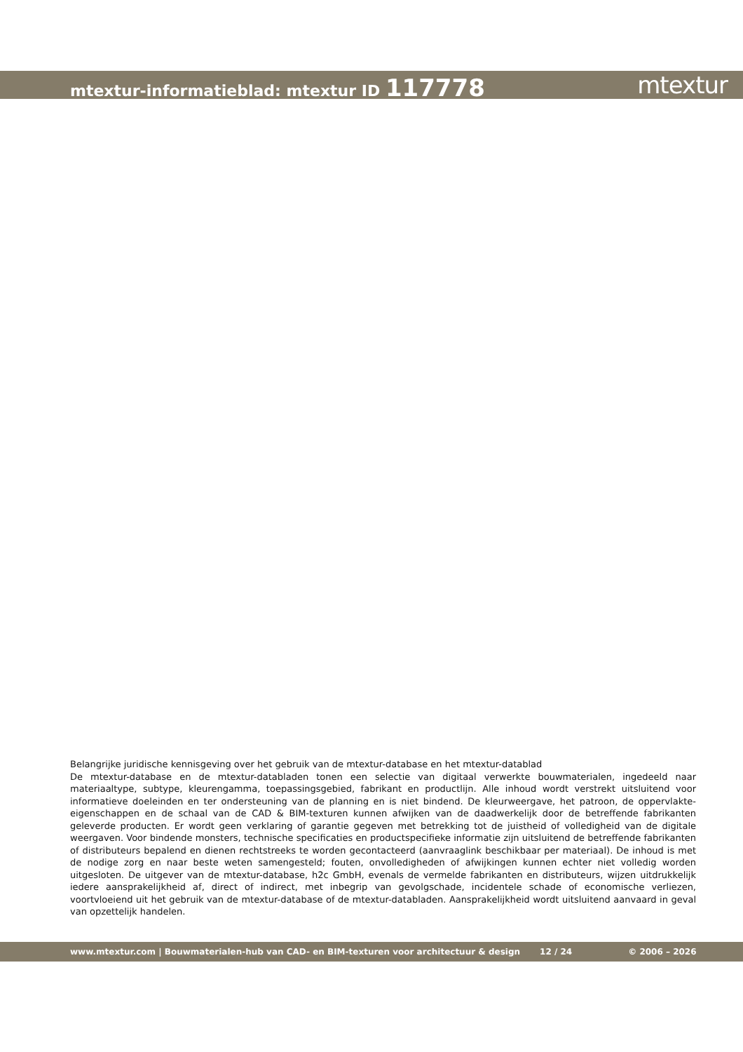mtextur-informatieblad: mtextur ID 117778 mtextur
Belangrijke juridische kennisgeving over het gebruik van de mtextur-database en het mtextur-datablad
De mtextur-database en de mtextur-databladen tonen een selectie van digitaal verwerkte bouwmaterialen, ingedeeld naar materiaaltype, subtype, kleurengamma, toepassingsgebied, fabrikant en productlijn. Alle inhoud wordt verstrekt uitsluitend voor informatieve doeleinden en ter ondersteuning van de planning en is niet bindend. De kleurweergave, het patroon, de oppervlakte-eigenschappen en de schaal van de CAD & BIM-texturen kunnen afwijken van de daadwerkelijk door de betreffende fabrikanten geleverde producten. Er wordt geen verklaring of garantie gegeven met betrekking tot de juistheid of volledigheid van de digitale weergaven. Voor bindende monsters, technische specificaties en productspecifieke informatie zijn uitsluitend de betreffende fabrikanten of distributeurs bepalend en dienen rechtstreeks te worden gecontacteerd (aanvraaglink beschikbaar per materiaal). De inhoud is met de nodige zorg en naar beste weten samengesteld; fouten, onvolledigheden of afwijkingen kunnen echter niet volledig worden uitgesloten. De uitgever van de mtextur-database, h2c GmbH, evenals de vermelde fabrikanten en distributeurs, wijzen uitdrukkelijk iedere aansprakelijkheid af, direct of indirect, met inbegrip van gevolgschade, incidentele schade of economische verliezen, voortvloeiend uit het gebruik van de mtextur-database of de mtextur-databladen. Aansprakelijkheid wordt uitsluitend aanvaard in geval van opzettelijk handelen.
www.mtextur.com | Bouwmaterialen-hub van CAD- en BIM-texturen voor architectuur & design 12 / 24 © 2006 – 2026